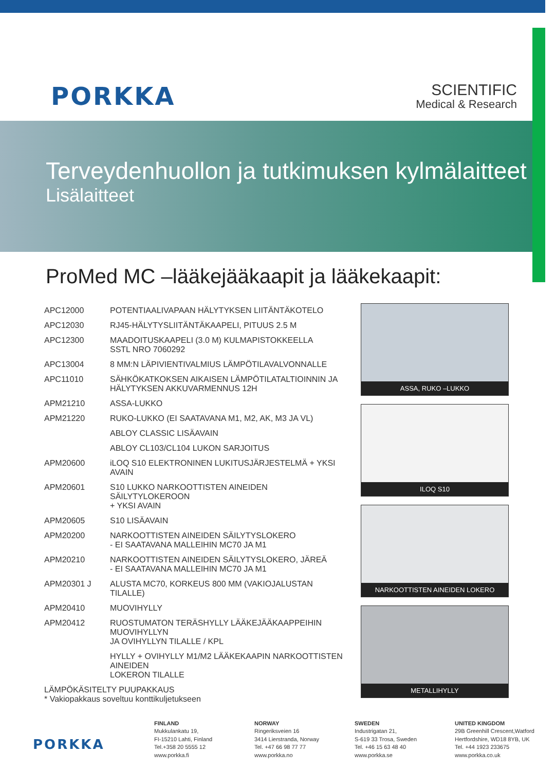PORKKA
SCIENTIFIC
Medical & Research
Terveydenhuollon ja tutkimuksen kylmälaitteet
Lisälaitteet
ProMed MC –lääkejääkaapit ja lääkekaapit:
| APC12000 | POTENTIAALIVAPAAN HÄLYTYKSEN LIITÄNTÄKOTELO |
| APC12030 | RJ45-HÄLYTYSLIITÄNTÄKAAPELI, PITUUS 2.5 M |
| APC12300 | MAADOITUSKAAPELI (3.0 M) KULMAPISTOKKEELLA SSTL NRO 7060292 |
| APC13004 | 8 MM:N LÄPIVIENTIVALMIUS LÄMPÖTILAVALVONNALLE |
| APC11010 | SÄHKÖKATKOKSEN AIKAISEN LÄMPÖTILATALTIOINNIN JA HÄLYTYKSEN AKKUVARMENNUS 12H |
| APM21210 | ASSA-LUKKO |
| APM21220 | RUKO-LUKKO (EI SAATAVANA M1, M2, AK, M3 JA VL) |
| | ABLOY CLASSIC LISÄAVAIN |
| | ABLOY CL103/CL104 LUKON SARJOITUS |
| APM20600 | iLOQ S10 ELEKTRONINEN LUKITUSJÄRJESTELMÄ + YKSI AVAIN |
| APM20601 | S10 LUKKO NARKOOTTISTEN AINEIDEN SÄILYTYLOKEROON + YKSI AVAIN |
| APM20605 | S10 LISÄAVAIN |
| APM20200 | NARKOOTTISTEN AINEIDEN SÄILYTYSLOKERO - EI SAATAVANA MALLEIHIN MC70 JA M1 |
| APM20210 | NARKOOTTISTEN AINEIDEN SÄILYTYSLOKERO, JÄREÄ - EI SAATAVANA MALLEIHIN MC70 JA M1 |
| APM20301 J | ALUSTA MC70, KORKEUS 800 MM (VAKIOJALUSTAN TILALLE) |
| APM20410 | MUOVIHYLLY |
| APM20412 | RUOSTUMATON TERÄSHYLLY LÄÄKEJÄÄKAAPPEIHIN MUOVIHYLLYN JA OVIHYLLYN TILALLE / KPL |
| | HYLLY + OVIHYLLY M1/M2 LÄÄKEKAAPIN NARKOOTTISTEN AINEIDEN LOKERON TILALLE |
| LÄMPÖKÄSITELTY PUUPAKKAUS * Vakiopakkaus soveltuu konttikuljetukseen | |
ASSA, RUKO –LUKKO
ILOQ S10
NARKOOTTISTEN AINEIDEN LOKERO
METALLIHYLLY
PORKKA
FINLAND
Mukkulankatu 19,
FI-15210 Lahti, Finland
Tel.+358 20 5555 12
www.porkka.fi
NORWAY
Ringeriksveien 16
3414 Lierstranda, Norway
Tel. +47 66 98 77 77
www.porkka.no
SWEDEN
Industrigatan 21,
S-619 33 Trosa, Sweden
Tel. +46 15 63 48 40
www.porkka.se
UNITED KINGDOM
29B Greenhill Crescent,Watford
Hertfordshire, WD18 8YB, UK
Tel. +44 1923 233675
www.porkka.co.uk